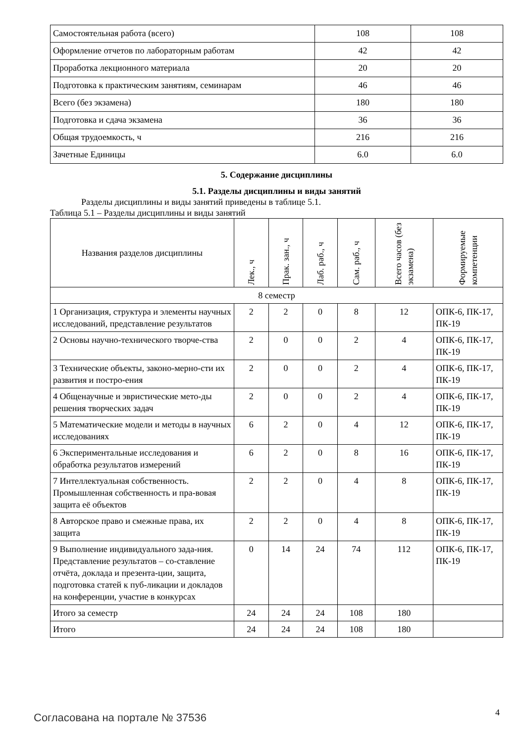| Самостоятельная работа (всего) | 108 | 108 |
| Оформление отчетов по лабораторным работам | 42 | 42 |
| Проработка лекционного материала | 20 | 20 |
| Подготовка к практическим занятиям, семинарам | 46 | 46 |
| Всего (без экзамена) | 180 | 180 |
| Подготовка и сдача экзамена | 36 | 36 |
| Общая трудоемкость, ч | 216 | 216 |
| Зачетные Единицы | 6.0 | 6.0 |
5. Содержание дисциплины
5.1. Разделы дисциплины и виды занятий
Разделы дисциплины и виды занятий приведены в таблице 5.1.
Таблица 5.1 – Разделы дисциплины и виды занятий
| Названия разделов дисциплины | Лек., ч | Прак. зан., ч | Лаб. раб., ч | Сам. раб., ч | Всего часов (без экзамена) | Формируемые компетенции |
| --- | --- | --- | --- | --- | --- | --- |
| 8 семестр | | | | | | |
| 1 Организация, структура и элементы научных исследований, представление результатов | 2 | 2 | 0 | 8 | 12 | ОПК-6, ПК-17, ПК-19 |
| 2 Основы научно-технического творче-ства | 2 | 0 | 0 | 2 | 4 | ОПК-6, ПК-17, ПК-19 |
| 3 Технические объекты, законо-мерно-сти их развития и постро-ения | 2 | 0 | 0 | 2 | 4 | ОПК-6, ПК-17, ПК-19 |
| 4 Общенаучные и эвристические мето-ды решения творческих задач | 2 | 0 | 0 | 2 | 4 | ОПК-6, ПК-17, ПК-19 |
| 5 Математические модели и методы в научных исследованиях | 6 | 2 | 0 | 4 | 12 | ОПК-6, ПК-17, ПК-19 |
| 6 Экспериментальные исследования и обработка результатов измерений | 6 | 2 | 0 | 8 | 16 | ОПК-6, ПК-17, ПК-19 |
| 7 Интеллектуальная собственность. Промышленная собственность и пра-вовая защита её объектов | 2 | 2 | 0 | 4 | 8 | ОПК-6, ПК-17, ПК-19 |
| 8 Авторское право и смежные права, их защита | 2 | 2 | 0 | 4 | 8 | ОПК-6, ПК-17, ПК-19 |
| 9 Выполнение индивидуального зада-ния. Представление результатов – со-ставление отчёта, доклада и презента-ции, защита, подготовка статей к пуб-ликации и докладов на конференции, участие в конкурсах | 0 | 14 | 24 | 74 | 112 | ОПК-6, ПК-17, ПК-19 |
| Итого за семестр | 24 | 24 | 24 | 108 | 180 | |
| Итого | 24 | 24 | 24 | 108 | 180 | |
Согласована на портале № 37536 4